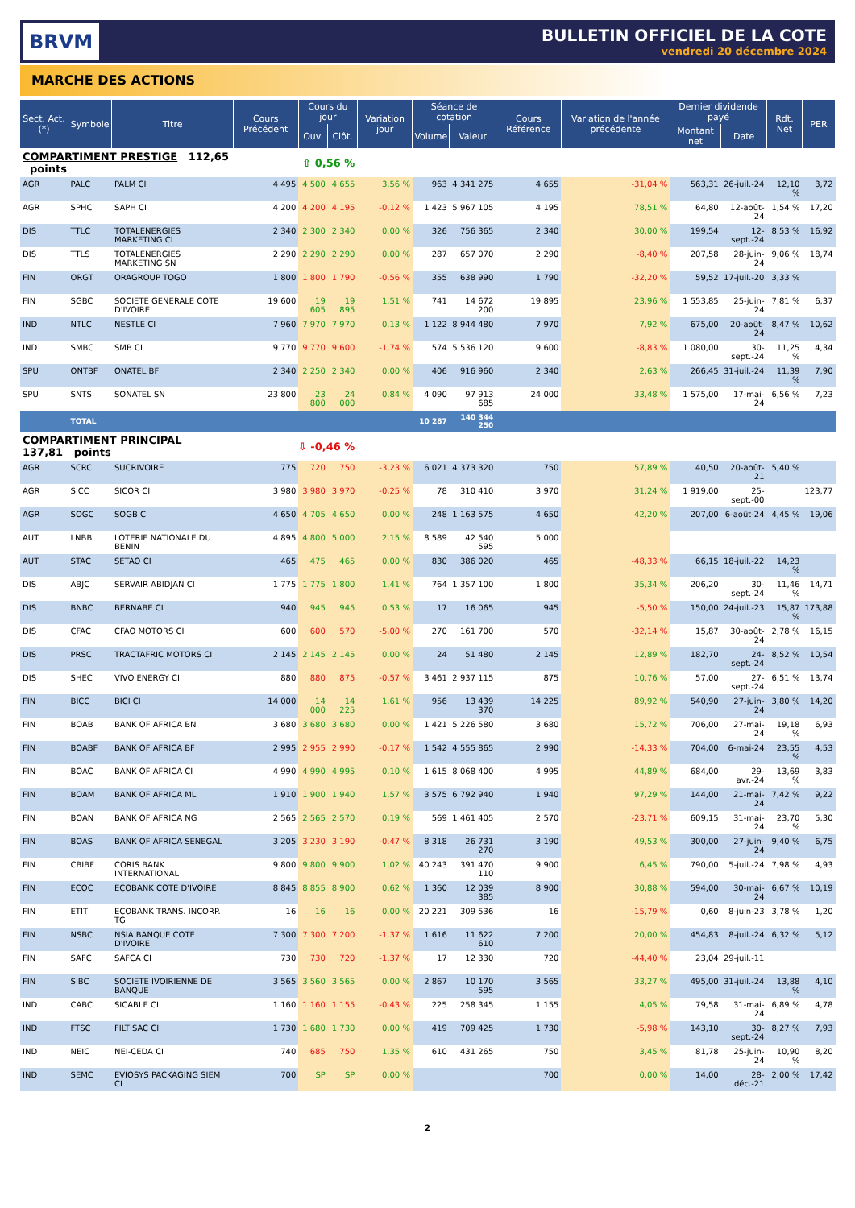BRVM
BULLETIN OFFICIEL DE LA COTE
vendredi 20 décembre 2024
MARCHE DES ACTIONS
| Sect. Act. (*) | Symbole | Titre | Cours Précédent | Cours du jour | | Variation jour | Séance de cotation | | Cours Référence | Variation de l'année précédente | Dernier dividende payé | | Rdt. Net | PER |
| --- | --- | --- | --- | --- | --- | --- | --- | --- | --- | --- | --- | --- | --- | --- |
| | | | | Ouv. | Clôt. | | Volume | Valeur | | | Montant net | Date | | |
| COMPARTIMENT PRESTIGE 112,65 points | | | ⇧ 0,56 % | | | | | | | | | | | |
| AGR | PALC | PALM CI | 4 495 | 4 500 | 4 655 | 3,56 % | 963 | 4 341 275 | 4 655 | -31,04 % | 563,31 | 26-juil.-24 | 12,10 % | 3,72 |
| AGR | SPHC | SAPH CI | 4 200 | 4 200 | 4 195 | -0,12 % | 1 423 | 5 967 105 | 4 195 | 78,51 % | 64,80 | 12-août-24 | 1,54 % | 17,20 |
| DIS | TTLC | TOTALENERGIES MARKETING CI | 2 340 | 2 300 | 2 340 | 0,00 % | 326 | 756 365 | 2 340 | 30,00 % | 199,54 | 12-sept.-24 | 8,53 % | 16,92 |
| DIS | TTLS | TOTALENERGIES MARKETING SN | 2 290 | 2 290 | 2 290 | 0,00 % | 287 | 657 070 | 2 290 | -8,40 % | 207,58 | 28-juin-24 | 9,06 % | 18,74 |
| FIN | ORGT | ORAGROUP TOGO | 1 800 | 1 800 | 1 790 | -0,56 % | 355 | 638 990 | 1 790 | -32,20 % | 59,52 | 17-juil.-20 | 3,33 % | |
| FIN | SGBC | SOCIETE GENERALE COTE D'IVOIRE | 19 600 | 19 605 | 19 895 | 1,51 % | 741 | 14 672 200 | 19 895 | 23,96 % | 1 553,85 | 25-juin-24 | 7,81 % | 6,37 |
| IND | NTLC | NESTLE CI | 7 960 | 7 970 | 7 970 | 0,13 % | 1 122 | 8 944 480 | 7 970 | 7,92 % | 675,00 | 20-août-24 | 8,47 % | 10,62 |
| IND | SMBC | SMB CI | 9 770 | 9 770 | 9 600 | -1,74 % | 574 | 5 536 120 | 9 600 | -8,83 % | 1 080,00 | 30-sept.-24 | 11,25 % | 4,34 |
| SPU | ONTBF | ONATEL BF | 2 340 | 2 250 | 2 340 | 0,00 % | 406 | 916 960 | 2 340 | 2,63 % | 266,45 | 31-juil.-24 | 11,39 % | 7,90 |
| SPU | SNTS | SONATEL SN | 23 800 | 23 800 | 24 000 | 0,84 % | 4 090 | 97 913 685 | 24 000 | 33,48 % | 1 575,00 | 17-mai-24 | 6,56 % | 7,23 |
| | TOTAL | | | | | | 10 287 | 140 344 250 | | | | | | |
| COMPARTIMENT PRINCIPAL 137,81 points | | | ⇩ -0,46 % | | | | | | | | | | | |
| AGR | SCRC | SUCRIVOIRE | 775 | 720 | 750 | -3,23 % | 6 021 | 4 373 320 | 750 | 57,89 % | 40,50 | 20-août-21 | 5,40 % | |
| AGR | SICC | SICOR CI | 3 980 | 3 980 | 3 970 | -0,25 % | 78 | 310 410 | 3 970 | 31,24 % | 1 919,00 | 25-sept.-00 | | 123,77 |
| AGR | SOGC | SOGB CI | 4 650 | 4 705 | 4 650 | 0,00 % | 248 | 1 163 575 | 4 650 | 42,20 % | 207,00 | 6-août-24 | 4,45 % | 19,06 |
| AUT | LNBB | LOTERIE NATIONALE DU BENIN | 4 895 | 4 800 | 5 000 | 2,15 % | 8 589 | 42 540 595 | 5 000 | | | | | |
| AUT | STAC | SETAO CI | 465 | 475 | 465 | 0,00 % | 830 | 386 020 | 465 | -48,33 % | 66,15 | 18-juil.-22 | 14,23 % | |
| DIS | ABJC | SERVAIR ABIDJAN CI | 1 775 | 1 775 | 1 800 | 1,41 % | 764 | 1 357 100 | 1 800 | 35,34 % | 206,20 | 30-sept.-24 | 11,46 % | 14,71 |
| DIS | BNBC | BERNABE CI | 940 | 945 | 945 | 0,53 % | 17 | 16 065 | 945 | -5,50 % | 150,00 | 24-juil.-23 | 15,87 % | 173,88 |
| DIS | CFAC | CFAO MOTORS CI | 600 | 600 | 570 | -5,00 % | 270 | 161 700 | 570 | -32,14 % | 15,87 | 30-août-24 | 2,78 % | 16,15 |
| DIS | PRSC | TRACTAFRIC MOTORS CI | 2 145 | 2 145 | 2 145 | 0,00 % | 24 | 51 480 | 2 145 | 12,89 % | 182,70 | 24-sept.-24 | 8,52 % | 10,54 |
| DIS | SHEC | VIVO ENERGY CI | 880 | 880 | 875 | -0,57 % | 3 461 | 2 937 115 | 875 | 10,76 % | 57,00 | 27-sept.-24 | 6,51 % | 13,74 |
| FIN | BICC | BICI CI | 14 000 | 14 000 | 14 225 | 1,61 % | 956 | 13 439 370 | 14 225 | 89,92 % | 540,90 | 27-juin-24 | 3,80 % | 14,20 |
| FIN | BOAB | BANK OF AFRICA BN | 3 680 | 3 680 | 3 680 | 0,00 % | 1 421 | 5 226 580 | 3 680 | 15,72 % | 706,00 | 27-mai-24 | 19,18 % | 6,93 |
| FIN | BOABF | BANK OF AFRICA BF | 2 995 | 2 955 | 2 990 | -0,17 % | 1 542 | 4 555 865 | 2 990 | -14,33 % | 704,00 | 6-mai-24 | 23,55 % | 4,53 |
| FIN | BOAC | BANK OF AFRICA CI | 4 990 | 4 990 | 4 995 | 0,10 % | 1 615 | 8 068 400 | 4 995 | 44,89 % | 684,00 | 29-avr.-24 | 13,69 % | 3,83 |
| FIN | BOAM | BANK OF AFRICA ML | 1 910 | 1 900 | 1 940 | 1,57 % | 3 575 | 6 792 940 | 1 940 | 97,29 % | 144,00 | 21-mai-24 | 7,42 % | 9,22 |
| FIN | BOAN | BANK OF AFRICA NG | 2 565 | 2 565 | 2 570 | 0,19 % | 569 | 1 461 405 | 2 570 | -23,71 % | 609,15 | 31-mai-24 | 23,70 % | 5,30 |
| FIN | BOAS | BANK OF AFRICA SENEGAL | 3 205 | 3 230 | 3 190 | -0,47 % | 8 318 | 26 731 270 | 3 190 | 49,53 % | 300,00 | 27-juin-24 | 9,40 % | 6,75 |
| FIN | CBIBF | CORIS BANK INTERNATIONAL | 9 800 | 9 800 | 9 900 | 1,02 % | 40 243 | 391 470 110 | 9 900 | 6,45 % | 790,00 | 5-juil.-24 | 7,98 % | 4,93 |
| FIN | ECOC | ECOBANK COTE D'IVOIRE | 8 845 | 8 855 | 8 900 | 0,62 % | 1 360 | 12 039 385 | 8 900 | 30,88 % | 594,00 | 30-mai-24 | 6,67 % | 10,19 |
| FIN | ETIT | ECOBANK TRANS. INCORP. TG | 16 | 16 | 16 | 0,00 % | 20 221 | 309 536 | 16 | -15,79 % | 0,60 | 8-juin-23 | 3,78 % | 1,20 |
| FIN | NSBC | NSIA BANQUE COTE D'IVOIRE | 7 300 | 7 300 | 7 200 | -1,37 % | 1 616 | 11 622 610 | 7 200 | 20,00 % | 454,83 | 8-juil.-24 | 6,32 % | 5,12 |
| FIN | SAFC | SAFCA CI | 730 | 730 | 720 | -1,37 % | 17 | 12 330 | 720 | -44,40 % | 23,04 | 29-juil.-11 | | |
| FIN | SIBC | SOCIETE IVOIRIENNE DE BANQUE | 3 565 | 3 560 | 3 565 | 0,00 % | 2 867 | 10 170 595 | 3 565 | 33,27 % | 495,00 | 31-juil.-24 | 13,88 % | 4,10 |
| IND | CABC | SICABLE CI | 1 160 | 1 160 | 1 155 | -0,43 % | 225 | 258 345 | 1 155 | 4,05 % | 79,58 | 31-mai-24 | 6,89 % | 4,78 |
| IND | FTSC | FILTISAC CI | 1 730 | 1 680 | 1 730 | 0,00 % | 419 | 709 425 | 1 730 | -5,98 % | 143,10 | 30-sept.-24 | 8,27 % | 7,93 |
| IND | NEIC | NEI-CEDA CI | 740 | 685 | 750 | 1,35 % | 610 | 431 265 | 750 | 3,45 % | 81,78 | 25-juin-24 | 10,90 % | 8,20 |
| IND | SEMC | EVIOSYS PACKAGING SIEM CI | 700 | SP | SP | 0,00 % | | | 700 | 0,00 % | 14,00 | 28-déc.-21 | 2,00 % | 17,42 |
2